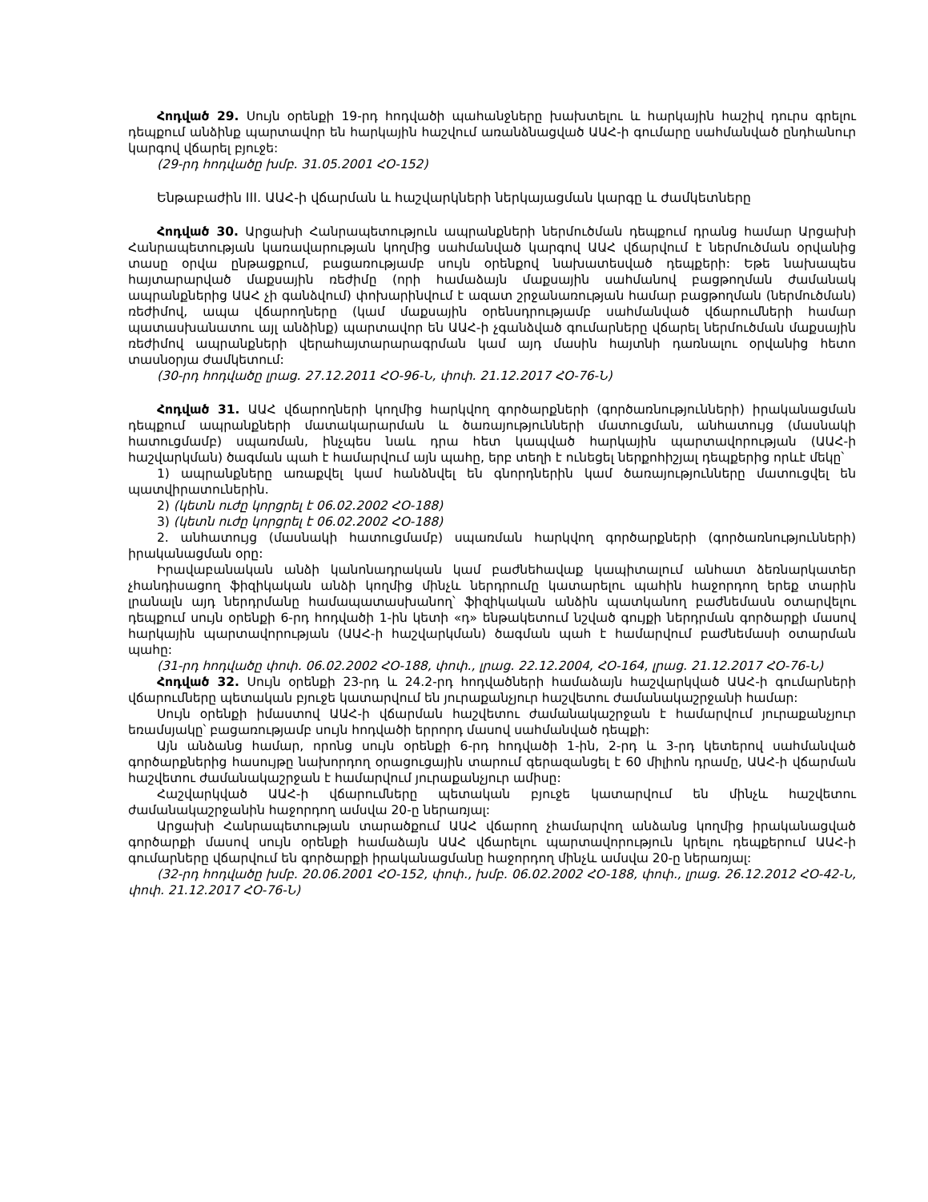Հոդված 29. Սույն օրենքի 19-րդ հոդվածի պահանջները խախտելու և հարկային հաշիվ դուրս գրելու դեպքում անձինք պարտավոր են հարկային հաշվում առանձնացված ԱԱՀ-ի գումարը սահմանված ընդհանուր կարգով վճարել բյուջե:
(29-րդ հոդվածը խմբ. 31.05.2001 ՀՕ-152)
Ենթաբաժին III. ԱԱՀ-ի վճարման և հաշվարկների ներկայացման կարգը և ժամկետները
Հոդված 30. Արցախի Հանրապետություն ապրանքների ներմուծման դեպքում դրանց համար Արցախի Հանրապետության կառավարության կողմից սահմանված կարգով ԱԱՀ վճարվում է ներմուծման օրվանից տասը օրվա ընթացքում, բացառությամբ սույն օրենքով նախատեսված դեպքերի: Եթե նախապես հայտարարված մաքսային ռեժիմը (որի համաձայն մաքսային սահմանով բացթողման ժամանակ ապրանքներից ԱԱՀ չի գանձվում) փոխարինվում է ազատ շրջանառության համար բացթողման (ներմուծման) ռեժիմով, ապա վճարողները (կամ մաքսային օրենսդրությամբ սահմանված վճարումների համար պատասխանատու այլ անձինք) պարտավոր են ԱԱՀ-ի չգանձված գումարները վճարել ներմուծման մաքսային ռեժիմով ապրանքների վերահայտարարագրման կամ այդ մասին հայտնի դառնալու օրվանից հետո տասնօրյա ժամկետում:
(30-րդ հոդվածը լրաց. 27.12.2011 ՀՕ-96-Ն, փոփ. 21.12.2017 ՀՕ-76-Ն)
Հոդված 31. ԱԱՀ վճարողների կողմից հարկվող գործարքների (գործառնությունների) իրականացման դեպքում ապրանքների մատակարարման և ծառայությունների մատուցման, անհատույց (մասնակի հատուցմամբ) սպառման, ինչպես նաև դրա հետ կապված հարկային պարտավորության (ԱԱՀ-ի հաշվարկման) ծագման պահ է համարվում այն պահը, երբ տեղի է ունեցել ներքոհիշյալ դեպքերից որևէ մեկը՝
1) ապրանքները առաքվել կամ հանձնվել են գնորդներին կամ ծառայությունները մատուցվել են պատվիրատուներին.
2) (կետն ուժը կորցրել է 06.02.2002 ՀՕ-188)
3) (կետն ուժը կորցրել է 06.02.2002 ՀՕ-188)
2. անհատույց (մասնակի հատուցմամբ) սպառման հարկվող գործարքների (գործառնությունների) իրականացման օրը:
Իրավաբանական անձի կանոնադրական կամ բաժնեհավաք կապիտալում անհատ ձեռնարկատեր չհանդիսացող ֆիզիկական անձի կողմից մինչև ներդրումը կատարելու պահին հաջորդող երեք տարին լրանալն այդ ներդրմանը համապատասխանող՝ ֆիզիկական անձին պատկանող բաժնեմասն օտարվելու դեպքում սույն օրենքի 6-րդ հոդվածի 1-ին կետի «դ» ենթակետում նշված գույքի ներդրման գործարքի մասով հարկային պարտավորության (ԱԱՀ-ի հաշվարկման) ծագման պահ է համարվում բաժնեմասի օտարման պահը:
(31-րդ հոդվածը փոփ. 06.02.2002 ՀՕ-188, փոփ., լրաց. 22.12.2004, ՀՕ-164, լրաց. 21.12.2017 ՀՕ-76-Ն)
Հոդված 32. Սույն օրենքի 23-րդ և 24.2-րդ հոդվածների համաձայն հաշվարկված ԱԱՀ-ի գումարների վճարումները պետական բյուջե կատարվում են յուրաքանչյուր հաշվետու ժամանակաշրջանի համար:
Սույն օրենքի իմաստով ԱԱՀ-ի վճարման հաշվետու ժամանակաշրջան է համարվում յուրաքանչյուր եռամսյակը՝ բացառությամբ սույն հոդվածի երրորդ մասով սահմանված դեպքի:
Այն անձանց համար, որոնց սույն օրենքի 6-րդ հոդվածի 1-ին, 2-րդ և 3-րդ կետերով սահմանված գործարքներից հասույթը նախորդող օրացուցային տարում գերազանցել է 60 միլիոն դրամը, ԱԱՀ-ի վճարման հաշվետու ժամանակաշրջան է համարվում յուրաքանչյուր ամիսը:
Հաշվարկված ԱԱՀ-ի վճարումները պետական բյուջե կատարվում են մինչև հաշվետու ժամանակաշրջանին հաջորդող ամսվա 20-ը ներառյալ:
Արցախի Հանրապետության տարածքում ԱԱՀ վճարող չհամարվող անձանց կողմից իրականացված գործարքի մասով սույն օրենքի համաձայն ԱԱՀ վճարելու պարտավորություն կրելու դեպքերում ԱԱՀ-ի գումարները վճարվում են գործարքի իրականացմանը հաջորդող մինչև ամսվա 20-ը ներառյալ:
(32-րդ հոդվածը խմբ. 20.06.2001 ՀՕ-152, փոփ., խմբ. 06.02.2002 ՀՕ-188, փոփ., լրաց. 26.12.2012 ՀՕ-42-Ն, փոփ. 21.12.2017 ՀՕ-76-Ն)